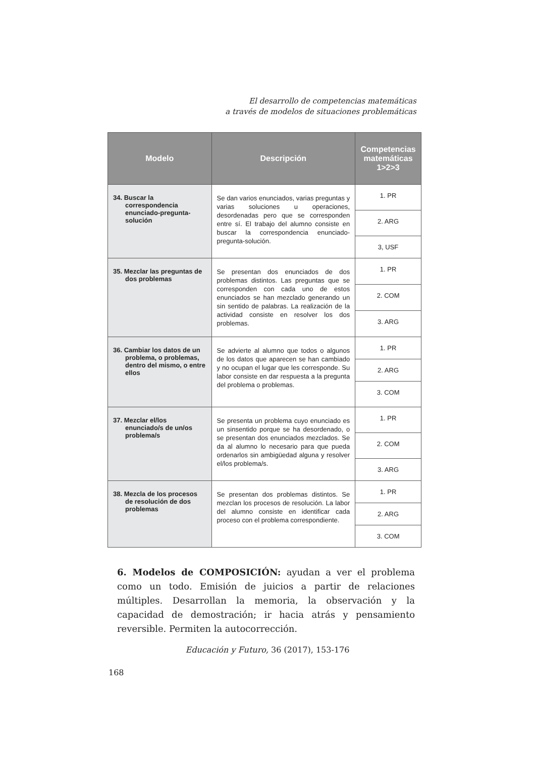El desarrollo de competencias matemáticas
a través de modelos de situaciones problemáticas
| Modelo | Descripción | Competencias matemáticas 1>2>3 |
| --- | --- | --- |
| 34. Buscar la correspondencia enunciado-pregunta-solución | Se dan varios enunciados, varias preguntas y varias soluciones u operaciones, desordenadas pero que se corresponden entre sí. El trabajo del alumno consiste en buscar la correspondencia enunciado-pregunta-solución. | 1. PR |
| | | 2. ARG |
| | | 3, USF |
| 35. Mezclar las preguntas de dos problemas | Se presentan dos enunciados de dos problemas distintos. Las preguntas que se corresponden con cada uno de estos enunciados se han mezclado generando un sin sentido de palabras. La realización de la actividad consiste en resolver los dos problemas. | 1. PR |
| | | 2. COM |
| | | 3. ARG |
| 36. Cambiar los datos de un problema, o problemas, dentro del mismo, o entre ellos | Se advierte al alumno que todos o algunos de los datos que aparecen se han cambiado y no ocupan el lugar que les corresponde. Su labor consiste en dar respuesta a la pregunta del problema o problemas. | 1. PR |
| | | 2. ARG |
| | | 3. COM |
| 37. Mezclar el/los enunciado/s de un/os problema/s | Se presenta un problema cuyo enunciado es un sinsentido porque se ha desordenado, o se presentan dos enunciados mezclados. Se da al alumno lo necesario para que pueda ordenarlos sin ambigüedad alguna y resolver el/los problema/s. | 1. PR |
| | | 2. COM |
| | | 3. ARG |
| 38. Mezcla de los procesos de resolución de dos problemas | Se presentan dos problemas distintos. Se mezclan los procesos de resolución. La labor del alumno consiste en identificar cada proceso con el problema correspondiente. | 1. PR |
| | | 2. ARG |
| | | 3. COM |
6. Modelos de COMPOSICIÓN: ayudan a ver el problema como un todo. Emisión de juicios a partir de relaciones múltiples. Desarrollan la memoria, la observación y la capacidad de demostración; ir hacia atrás y pensamiento reversible. Permiten la autocorrección.
Educación y Futuro, 36 (2017), 153-176
168